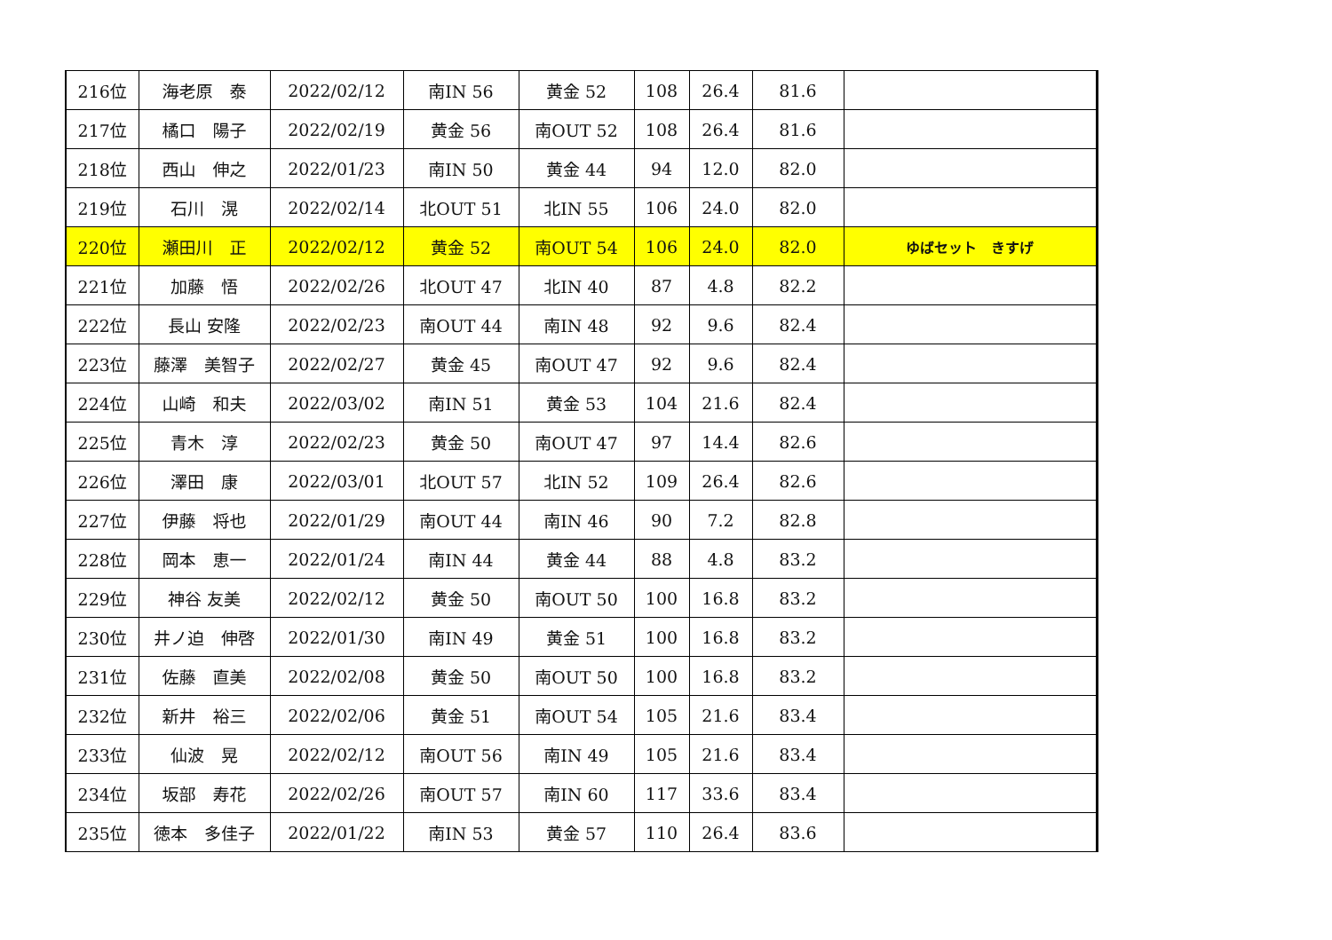| 216位 | 海老原 泰 | 2022/02/12 | 南IN 56 | 黄金 52 | 108 | 26.4 | 81.6 | |
| 217位 | 橘口 陽子 | 2022/02/19 | 黄金 56 | 南OUT 52 | 108 | 26.4 | 81.6 | |
| 218位 | 西山 伸之 | 2022/01/23 | 南IN 50 | 黄金 44 | 94 | 12.0 | 82.0 | |
| 219位 | 石川 滉 | 2022/02/14 | 北OUT 51 | 北IN 55 | 106 | 24.0 | 82.0 | |
| 220位 | 瀬田川 正 | 2022/02/12 | 黄金 52 | 南OUT 54 | 106 | 24.0 | 82.0 | ゆばセット きすげ |
| 221位 | 加藤 悟 | 2022/02/26 | 北OUT 47 | 北IN 40 | 87 | 4.8 | 82.2 | |
| 222位 | 長山 安隆 | 2022/02/23 | 南OUT 44 | 南IN 48 | 92 | 9.6 | 82.4 | |
| 223位 | 藤澤 美智子 | 2022/02/27 | 黄金 45 | 南OUT 47 | 92 | 9.6 | 82.4 | |
| 224位 | 山崎 和夫 | 2022/03/02 | 南IN 51 | 黄金 53 | 104 | 21.6 | 82.4 | |
| 225位 | 青木 淳 | 2022/02/23 | 黄金 50 | 南OUT 47 | 97 | 14.4 | 82.6 | |
| 226位 | 澤田 康 | 2022/03/01 | 北OUT 57 | 北IN 52 | 109 | 26.4 | 82.6 | |
| 227位 | 伊藤 将也 | 2022/01/29 | 南OUT 44 | 南IN 46 | 90 | 7.2 | 82.8 | |
| 228位 | 岡本 恵一 | 2022/01/24 | 南IN 44 | 黄金 44 | 88 | 4.8 | 83.2 | |
| 229位 | 神谷 友美 | 2022/02/12 | 黄金 50 | 南OUT 50 | 100 | 16.8 | 83.2 | |
| 230位 | 井ノ迫 伸啓 | 2022/01/30 | 南IN 49 | 黄金 51 | 100 | 16.8 | 83.2 | |
| 231位 | 佐藤 直美 | 2022/02/08 | 黄金 50 | 南OUT 50 | 100 | 16.8 | 83.2 | |
| 232位 | 新井 裕三 | 2022/02/06 | 黄金 51 | 南OUT 54 | 105 | 21.6 | 83.4 | |
| 233位 | 仙波 晃 | 2022/02/12 | 南OUT 56 | 南IN 49 | 105 | 21.6 | 83.4 | |
| 234位 | 坂部 寿花 | 2022/02/26 | 南OUT 57 | 南IN 60 | 117 | 33.6 | 83.4 | |
| 235位 | 徳本 多佳子 | 2022/01/22 | 南IN 53 | 黄金 57 | 110 | 26.4 | 83.6 | |